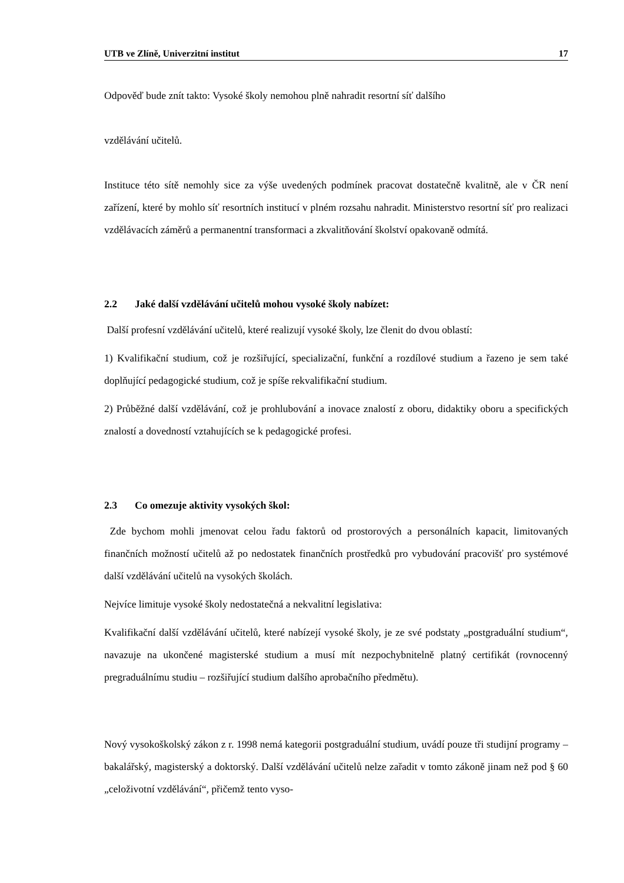UTB ve Zlíně, Univerzitní institut 17
Odpověď bude znít takto: Vysoké školy nemohou plně nahradit resortní síť dalšího
vzdělávání učitelů.
Instituce této sítě nemohly sice za výše uvedených podmínek pracovat dostatečně kvalitně, ale v ČR není zařízení, které by mohlo síť resortních institucí v plném rozsahu nahradit. Ministerstvo resortní síť pro realizaci vzdělávacích záměrů a permanentní transformaci a zkvalitňování školství opakovaně odmítá.
2.2 Jaké další vzdělávání učitelů mohou vysoké školy nabízet:
Další profesní vzdělávání učitelů, které realizují vysoké školy, lze členit do dvou oblastí:
1) Kvalifikační studium, což je rozšiřující, specializační, funkční a rozdílové studium a řazeno je sem také doplňující pedagogické studium, což je spíše rekvalifikační studium.
2) Průběžné další vzdělávání, což je prohlubování a inovace znalostí z oboru, didaktiky oboru a specifických znalostí a dovedností vztahujících se k pedagogické profesi.
2.3 Co omezuje aktivity vysokých škol:
Zde bychom mohli jmenovat celou řadu faktorů od prostorových a personálních kapacit, limitovaných finančních možností učitelů až po nedostatek finančních prostředků pro vybudování pracovišť pro systémové další vzdělávání učitelů na vysokých školách.
Nejvíce limituje vysoké školy nedostatečná a nekvalitní legislativa:
Kvalifikační další vzdělávání učitelů, které nabízejí vysoké školy, je ze své podstaty „postgraduální studium“, navazuje na ukončené magisterské studium a musí mít nezpochybnitelně platný certifikát (rovnocenný pregraduálnímu studiu – rozšiřující studium dalšího aprobačního předmětu).
Nový vysokoškolský zákon z r. 1998 nemá kategorii postgraduální studium, uvádí pouze tři studijní programy – bakalářský, magisterský a doktorský. Další vzdělávání učitelů nelze zařadit v tomto zákoně jinam než pod § 60 „celoživotní vzdělávání“, přičemž tento vyso-